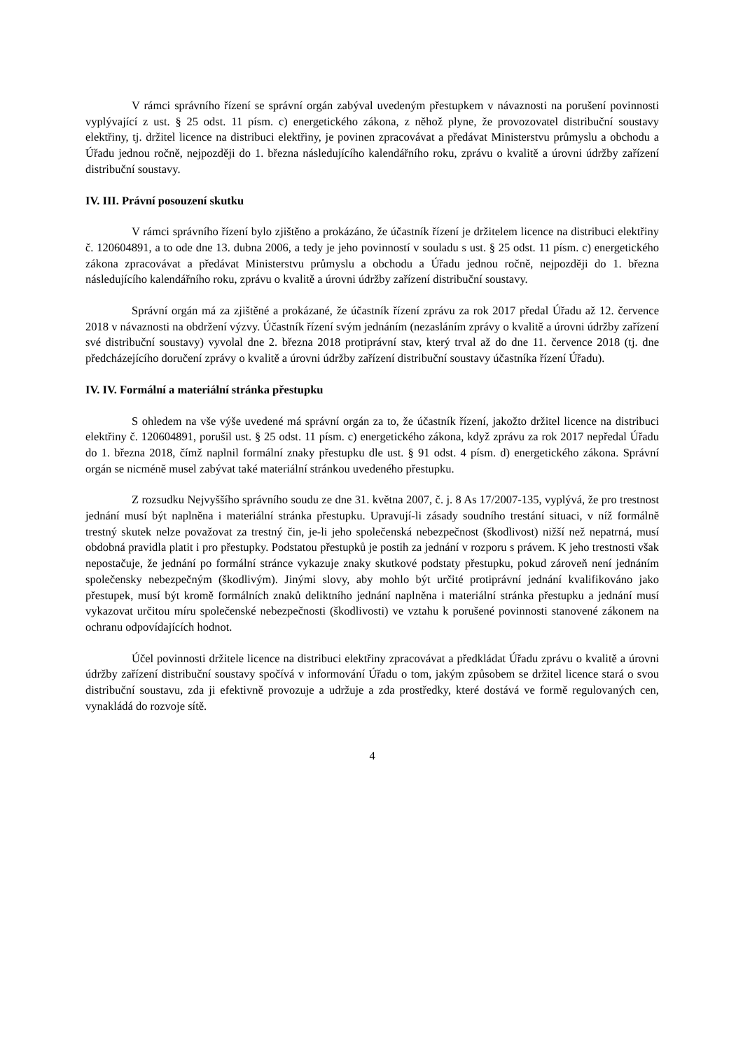V rámci správního řízení se správní orgán zabýval uvedeným přestupkem v návaznosti na porušení povinnosti vyplývající z ust. § 25 odst. 11 písm. c) energetického zákona, z něhož plyne, že provozovatel distribuční soustavy elektřiny, tj. držitel licence na distribuci elektřiny, je povinen zpracovávat a předávat Ministerstvu průmyslu a obchodu a Úřadu jednou ročně, nejpozději do 1. března následujícího kalendářního roku, zprávu o kvalitě a úrovni údržby zařízení distribuční soustavy.
IV. III. Právní posouzení skutku
V rámci správního řízení bylo zjištěno a prokázáno, že účastník řízení je držitelem licence na distribuci elektřiny č. 120604891, a to ode dne 13. dubna 2006, a tedy je jeho povinností v souladu s ust. § 25 odst. 11 písm. c) energetického zákona zpracovávat a předávat Ministerstvu průmyslu a obchodu a Úřadu jednou ročně, nejpozději do 1. března následujícího kalendářního roku, zprávu o kvalitě a úrovni údržby zařízení distribuční soustavy.
Správní orgán má za zjištěné a prokázané, že účastník řízení zprávu za rok 2017 předal Úřadu až 12. července 2018 v návaznosti na obdržení výzvy. Účastník řízení svým jednáním (nezasláním zprávy o kvalitě a úrovni údržby zařízení své distribuční soustavy) vyvolal dne 2. března 2018 protiprávní stav, který trval až do dne 11. července 2018 (tj. dne předcházejícího doručení zprávy o kvalitě a úrovni údržby zařízení distribuční soustavy účastníka řízení Úřadu).
IV. IV. Formální a materiální stránka přestupku
S ohledem na vše výše uvedené má správní orgán za to, že účastník řízení, jakožto držitel licence na distribuci elektřiny č. 120604891, porušil ust. § 25 odst. 11 písm. c) energetického zákona, když zprávu za rok 2017 nepředal Úřadu do 1. března 2018, čímž naplnil formální znaky přestupku dle ust. § 91 odst. 4 písm. d) energetického zákona. Správní orgán se nicméně musel zabývat také materiální stránkou uvedeného přestupku.
Z rozsudku Nejvyššího správního soudu ze dne 31. května 2007, č. j. 8 As 17/2007-135, vyplývá, že pro trestnost jednání musí být naplněna i materiální stránka přestupku. Upravují-li zásady soudního trestání situaci, v níž formálně trestný skutek nelze považovat za trestný čin, je-li jeho společenská nebezpečnost (škodlivost) nižší než nepatrná, musí obdobná pravidla platit i pro přestupky. Podstatou přestupků je postih za jednání v rozporu s právem. K jeho trestnosti však nepostačuje, že jednání po formální stránce vykazuje znaky skutkové podstaty přestupku, pokud zároveň není jednáním společensky nebezpečným (škodlivým). Jinými slovy, aby mohlo být určité protiprávní jednání kvalifikováno jako přestupek, musí být kromě formálních znaků deliktního jednání naplněna i materiální stránka přestupku a jednání musí vykazovat určitou míru společenské nebezpečnosti (škodlivosti) ve vztahu k porušené povinnosti stanovené zákonem na ochranu odpovídajících hodnot.
Účel povinnosti držitele licence na distribuci elektřiny zpracovávat a předkládat Úřadu zprávu o kvalitě a úrovni údržby zařízení distribuční soustavy spočívá v informování Úřadu o tom, jakým způsobem se držitel licence stará o svou distribuční soustavu, zda ji efektivně provozuje a udržuje a zda prostředky, které dostává ve formě regulovaných cen, vynakládá do rozvoje sítě.
4